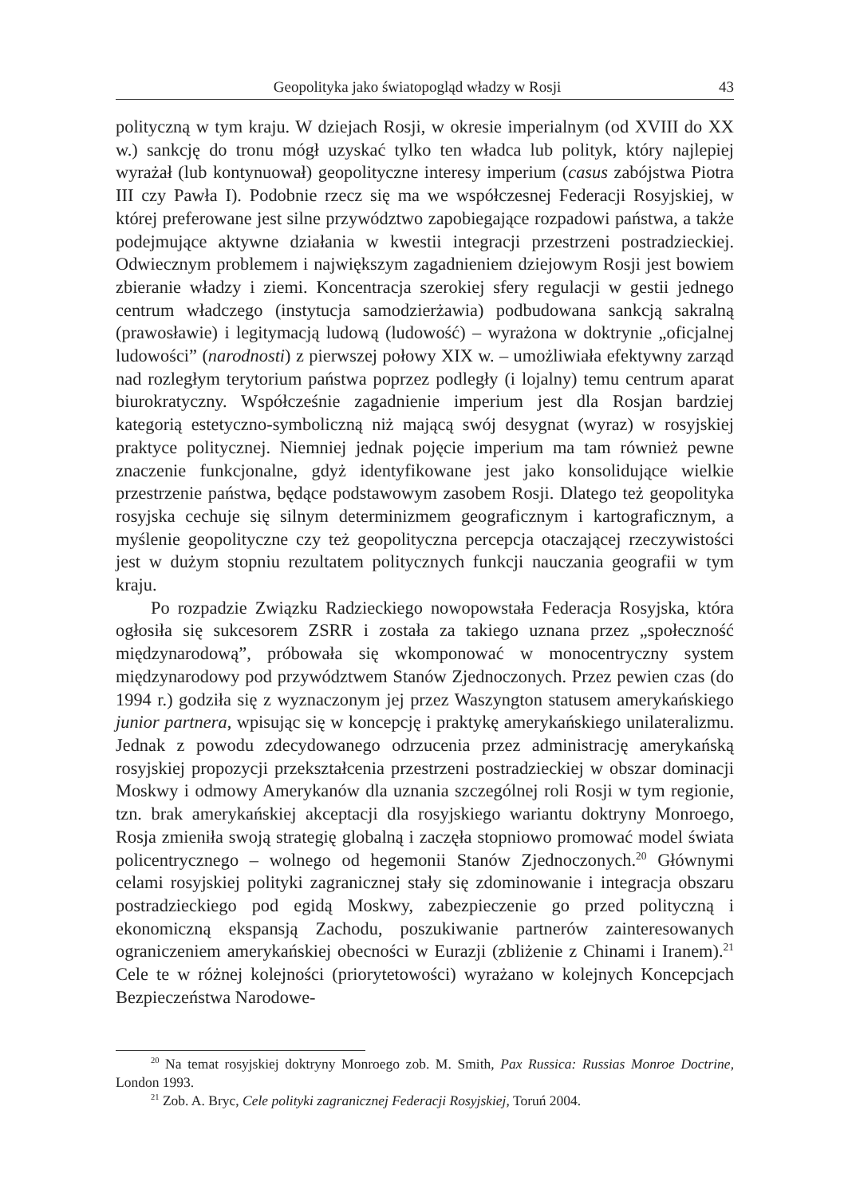Geopolityka jako światopogląd władzy w Rosji 43
polityczną w tym kraju. W dziejach Rosji, w okresie imperialnym (od XVIII do XX w.) sankcję do tronu mógł uzyskać tylko ten władca lub polityk, który najlepiej wyrażał (lub kontynuował) geopolityczne interesy imperium (casus zabójstwa Piotra III czy Pawła I). Podobnie rzecz się ma we współczesnej Federacji Rosyjskiej, w której preferowane jest silne przywództwo zapobiegające rozpadowi państwa, a także podejmujące aktywne działania w kwestii integracji przestrzeni postradzieckiej. Odwiecznym problemem i największym zagadnieniem dziejowym Rosji jest bowiem zbieranie władzy i ziemi. Koncentracja szerokiej sfery regulacji w gestii jednego centrum władczego (instytucja samodzierżawia) podbudowana sankcją sakralną (prawosławie) i legitymacją ludową (ludowość) – wyrażona w doktrynie „oficjalnej ludowości” (narodnosti) z pierwszej połowy XIX w. – umożliwiała efektywny zarząd nad rozległym terytorium państwa poprzez podległy (i lojalny) temu centrum aparat biurokratyczny. Współcześnie zagadnienie imperium jest dla Rosjan bardziej kategorią estetyczno-symboliczną niż mającą swój desygnat (wyraz) w rosyjskiej praktyce politycznej. Niemniej jednak pojęcie imperium ma tam również pewne znaczenie funkcjonalne, gdyż identyfikowane jest jako konsolidujące wielkie przestrzenie państwa, będące podstawowym zasobem Rosji. Dlatego też geopolityka rosyjska cechuje się silnym determinizmem geograficznym i kartograficznym, a myślenie geopolityczne czy też geopolityczna percepcja otaczającej rzeczywistości jest w dużym stopniu rezultatem politycznych funkcji nauczania geografii w tym kraju.
Po rozpadzie Związku Radzieckiego nowopowstała Federacja Rosyjska, która ogłosiła się sukcesorem ZSRR i została za takiego uznana przez „społeczność międzynarodową”, próbowała się wkomponować w monocentryczny system międzynarodowy pod przywództwem Stanów Zjednoczonych. Przez pewien czas (do 1994 r.) godziła się z wyznaczonym jej przez Waszyngton statusem amerykańskiego junior partnera, wpisując się w koncepcję i praktykę amerykańskiego unilateralizmu. Jednak z powodu zdecydowanego odrzucenia przez administrację amerykańską rosyjskiej propozycji przekształcenia przestrzeni postradzieckiej w obszar dominacji Moskwy i odmowy Amerykanów dla uznania szczególnej roli Rosji w tym regionie, tzn. brak amerykańskiej akceptacji dla rosyjskiego wariantu doktryny Monroego, Rosja zmieniła swoją strategię globalną i zaczęła stopniowo promować model świata policentrycznego – wolnego od hegemonii Stanów Zjednoczonych.<sup>20</sup> Głównymi celami rosyjskiej polityki zagranicznej stały się zdominowanie i integracja obszaru postradzieckiego pod egidą Moskwy, zabezpieczenie go przed polityczną i ekonomiczną ekspansją Zachodu, poszukiwanie partnerów zainteresowanych ograniczeniem amerykańskiej obecności w Eurazji (zbliżenie z Chinami i Iranem).<sup>21</sup> Cele te w różnej kolejności (priorytetowości) wyrażano w kolejnych Koncepcjach Bezpieczeństwa Narodowe-
<sup>20</sup> Na temat rosyjskiej doktryny Monroego zob. M. Smith, Pax Russica: Russias Monroe Doctrine, London 1993.
<sup>21</sup> Zob. A. Bryc, Cele polityki zagranicznej Federacji Rosyjskiej, Toruń 2004.